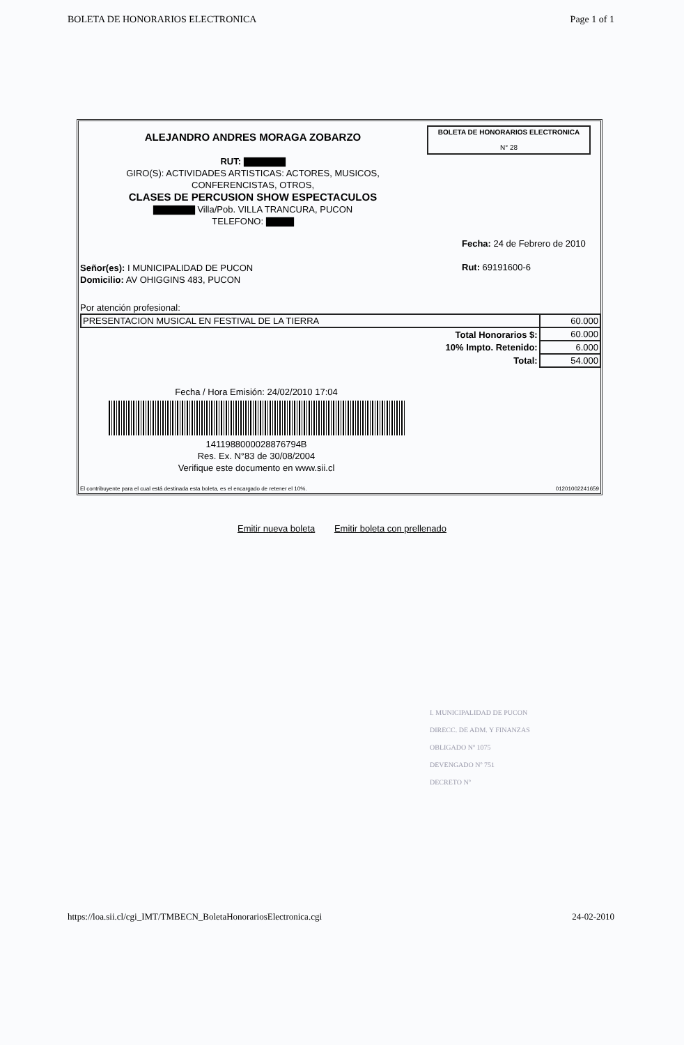BOLETA DE HONORARIOS ELECTRONICA Page 1 of 1
ALEJANDRO ANDRES MORAGA ZOBARZO
RUT: ▇▇▇▇▇▇
GIRO(S): ACTIVIDADES ARTISTICAS: ACTORES, MUSICOS,
CONFERENCISTAS, OTROS,
CLASES DE PERCUSION SHOW ESPECTACULOS
▇▇▇▇▇▇ Villa/Pob. VILLA TRANCURA, PUCON
TELEFONO: ▇▇▇▇
BOLETA DE HONORARIOS ELECTRONICA
N° 28
Fecha: 24 de Febrero de 2010
Rut: 69191600-6
Señor(es): I MUNICIPALIDAD DE PUCON
Domicilio: AV OHIGGINS 483, PUCON
Por atención profesional:
| PRESENTACION MUSICAL EN FESTIVAL DE LA TIERRA | 60.000 |
| Total Honorarios $: | 60.000 |
| 10% Impto. Retenido: | 6.000 |
| Total: | 54.000 |
Fecha / Hora Emisión: 24/02/2010 17:04
1411988000028876794B
Res. Ex. N°83 de 30/08/2004
Verifique este documento en www.sii.cl
El contribuyente para el cual está destinada esta boleta, es el encargado de retener el 10%.
01201002241659
Emitir nueva boleta Emitir boleta con prellenado
I. MUNICIPALIDAD DE PUCON
DIRECC. DE ADM. Y FINANZAS
OBLIGADO Nº 1075
DEVENGADO Nº 751
DECRETO Nº
https://loa.sii.cl/cgi_IMT/TMBECN_BoletaHonorariosElectronica.cgi 24-02-2010